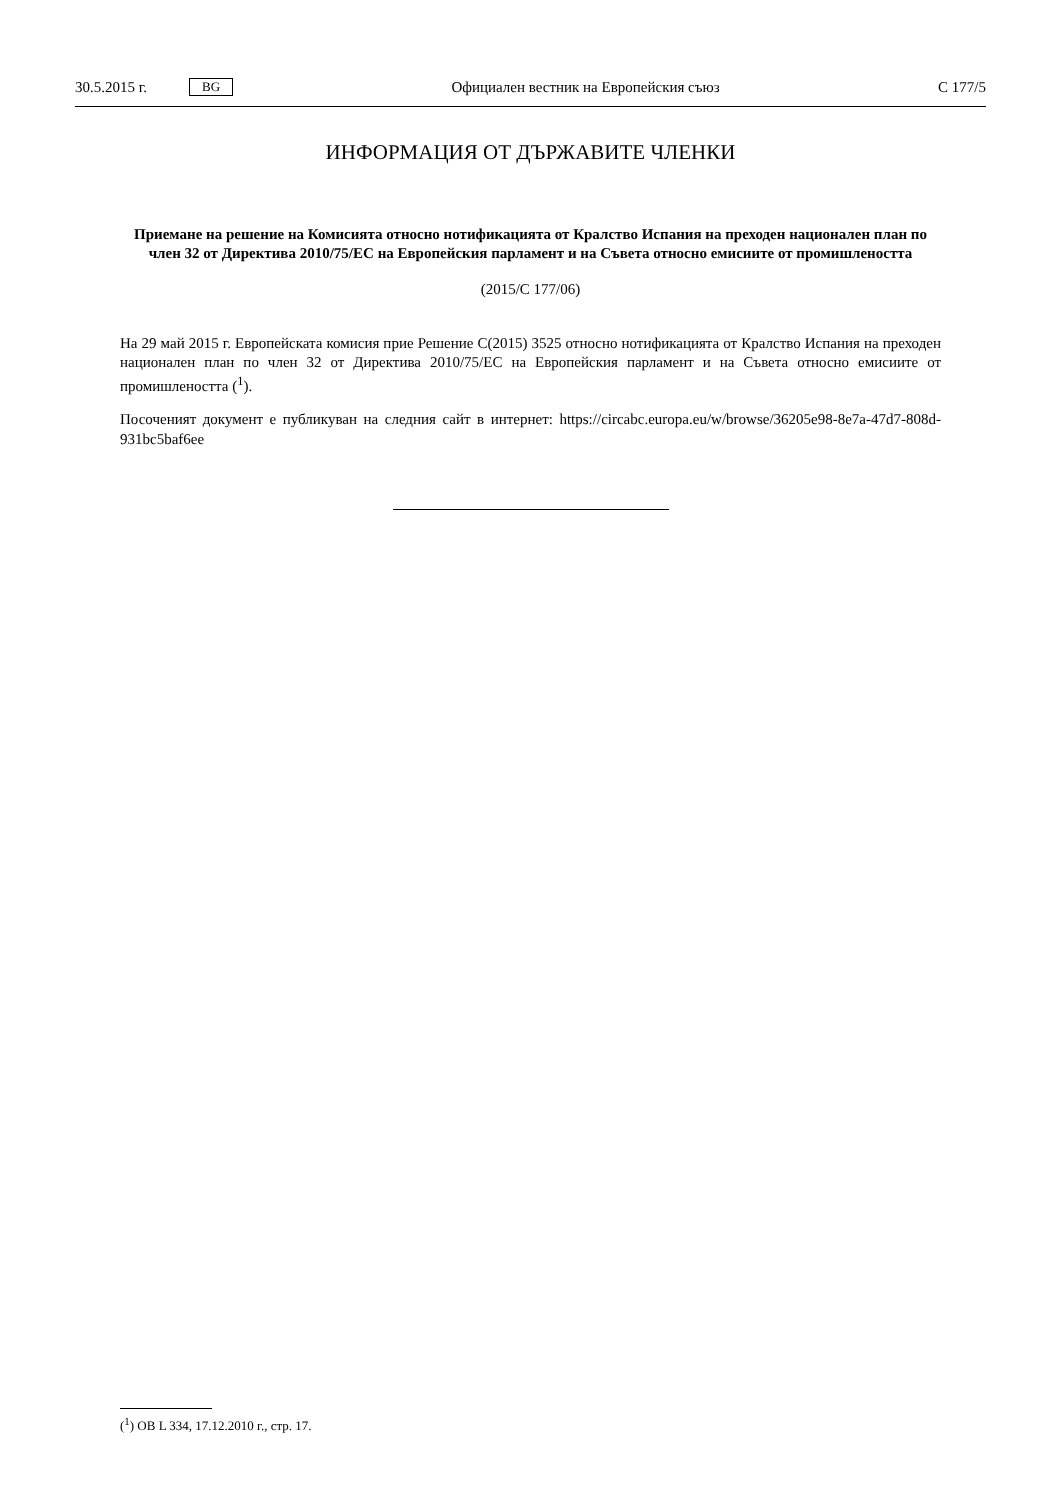30.5.2015 г. BG Официален вестник на Европейския съюз C 177/5
ИНФОРМАЦИЯ ОТ ДЪРЖАВИТЕ ЧЛЕНКИ
Приемане на решение на Комисията относно нотификацията от Кралство Испания на преходен национален план по член 32 от Директива 2010/75/ЕС на Европейския парламент и на Съвета относно емисиите от промишлеността
(2015/C 177/06)
На 29 май 2015 г. Европейската комисия прие Решение C(2015) 3525 относно нотификацията от Кралство Испания на преходен национален план по член 32 от Директива 2010/75/ЕС на Европейския парламент и на Съвета относно емисиите от промишлеността (<sup>1</sup>).
Посоченият документ е публикуван на следния сайт в интернет: https://circabc.europa.eu/w/browse/36205e98-8e7a-47d7-808d-931bc5baf6ee
(<sup>1</sup>) ОВ L 334, 17.12.2010 г., стр. 17.